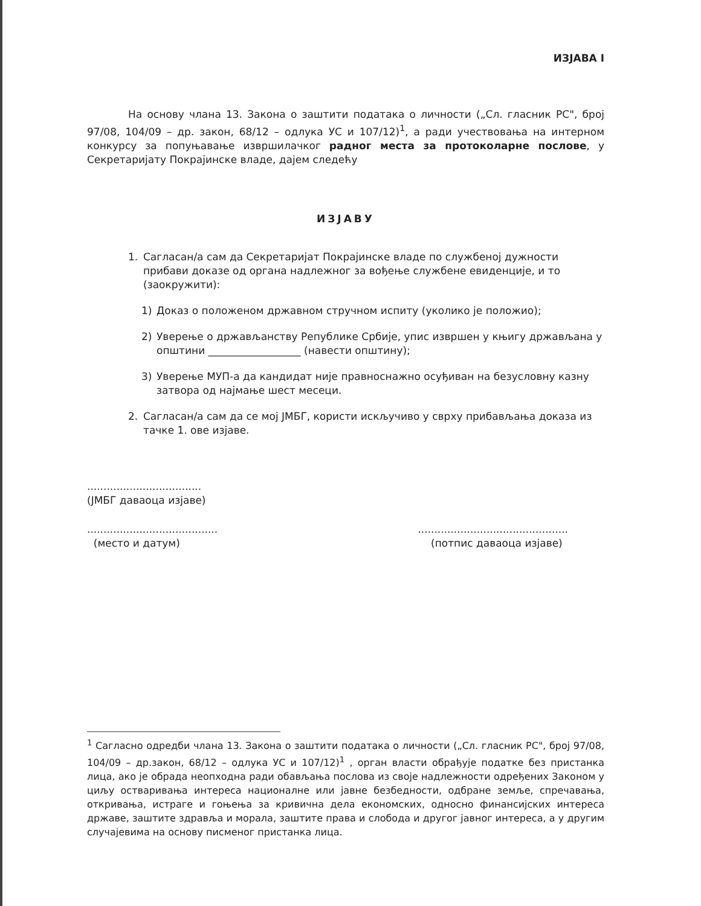ИЗЈАВА I
На основу члана 13. Закона о заштити података о личности („Сл. гласник РС", број 97/08, 104/09 – др. закон, 68/12 – одлука УС и 107/12)<sup>1</sup>, а ради учествовања на интерном конкурсу за попуњавање извршилачког радног места за протоколарне послове, у Секретаријату Покрајинске владе, дајем следећу
ИЗЈАВУ
1. Сагласан/а сам да Секретаријат Покрајинске владе по службеној дужности прибави доказе од органа надлежног за вођење службене евиденције, и то (заокружити):
1) Доказ о положеном државном стручном испиту (уколико је положио);
2) Уверење о држављанству Републике Србије, упис извршен у књигу држављана у општини __________________ (навести општину);
3) Уверење МУП-а да кандидат није правноснажно осуђиван на безусловну казну затвора од најмање шест месеци.
2. Сагласан/а сам да се мој ЈМБГ, користи искључиво у сврху прибављања доказа из тачке 1. ове изјаве.
...................................
(ЈМБГ даваоца изјаве)
........................................
(место и датум)
..............................................
(потпис даваоца изјаве)
<sup>1</sup> Сагласно одредби члана 13. Закона о заштити података о личности („Сл. гласник РС", број 97/08, 104/09 – др.закон, 68/12 – одлука УС и 107/12)<sup>1</sup> , орган власти обрађује податке без пристанка лица, ако је обрада неопходна ради обављања послова из своје надлежности одређених Законом у циљу остваривања интереса националне или јавне безбедности, одбране земље, спречавања, откривања, истраге и гоњења за кривична дела економских, односно финансијских интереса државе, заштите здравља и морала, заштите права и слобода и другог јавног интереса, а у другим случајевима на основу писменог пристанка лица.